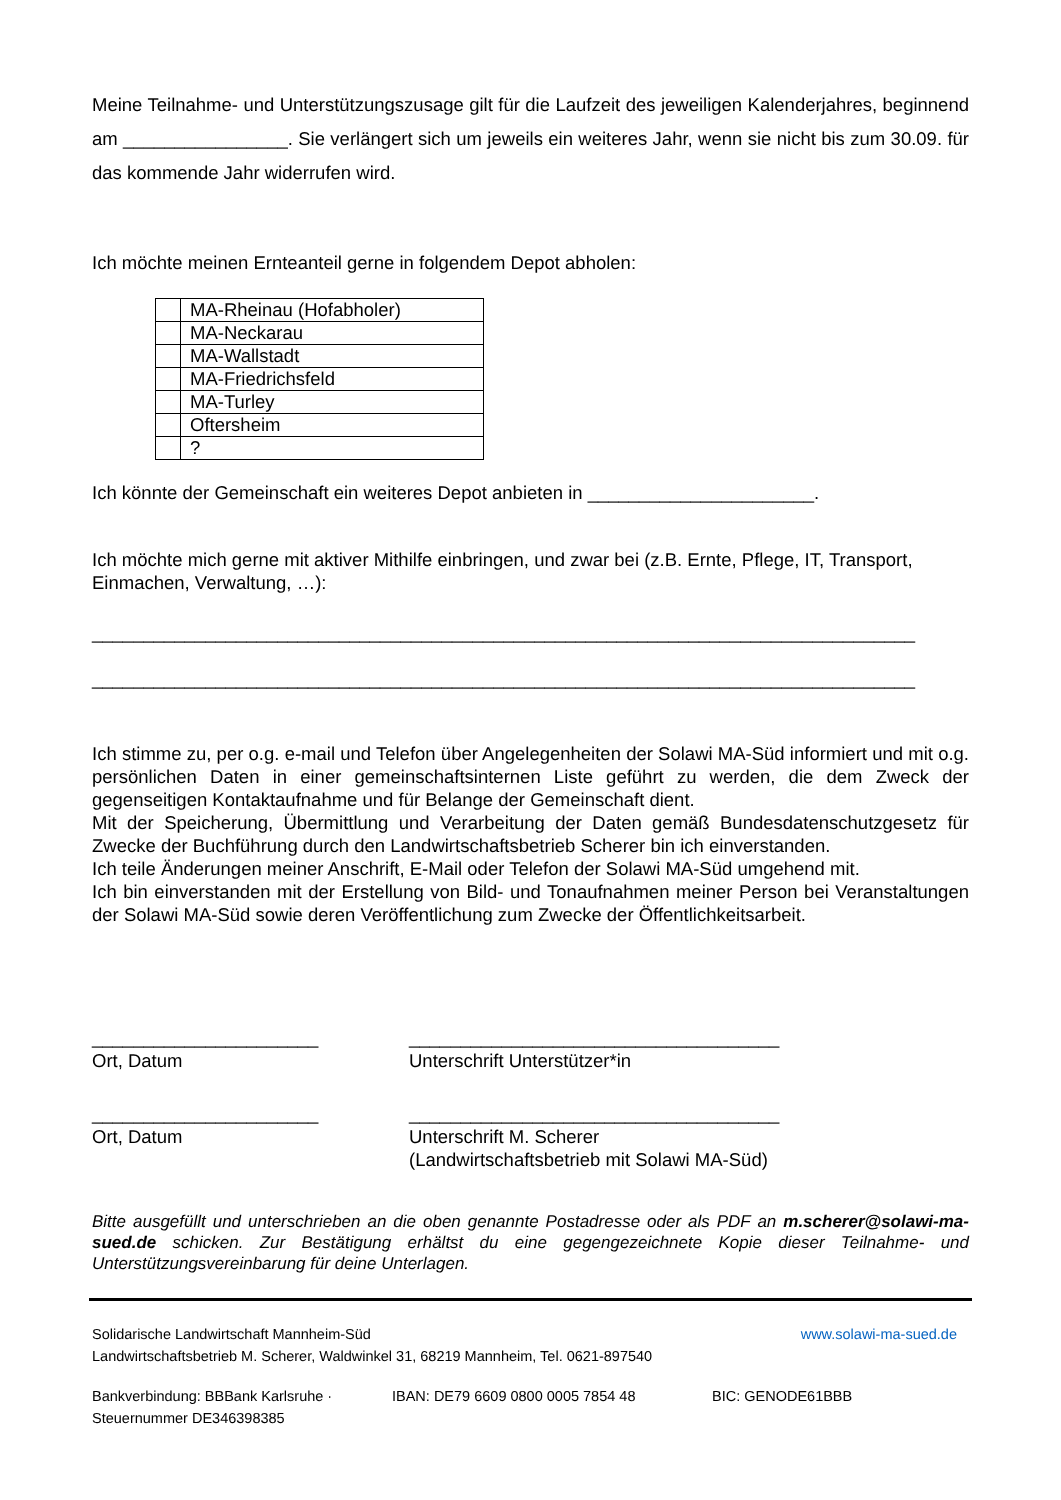Meine Teilnahme- und Unterstützungszusage gilt für die Laufzeit des jeweiligen Kalenderjahres, beginnend am ________________. Sie verlängert sich um jeweils ein weiteres Jahr, wenn sie nicht bis zum 30.09. für das kommende Jahr widerrufen wird.
Ich möchte meinen Ernteanteil gerne in folgendem Depot abholen:
| | MA-Rheinau (Hofabholer) |
| | MA-Neckarau |
| | MA-Wallstadt |
| | MA-Friedrichsfeld |
| | MA-Turley |
| | Oftersheim |
| | ? |
Ich könnte der Gemeinschaft ein weiteres Depot anbieten in ______________________.
Ich möchte mich gerne mit aktiver Mithilfe einbringen, und zwar bei (z.B. Ernte, Pflege, IT, Transport, Einmachen, Verwaltung, …):
________________________________________________________________________________
________________________________________________________________________________
Ich stimme zu, per o.g. e-mail und Telefon über Angelegenheiten der Solawi MA-Süd informiert und mit o.g. persönlichen Daten in einer gemeinschaftsinternen Liste geführt zu werden, die dem Zweck der gegenseitigen Kontaktaufnahme und für Belange der Gemeinschaft dient.
Mit der Speicherung, Übermittlung und Verarbeitung der Daten gemäß Bundesdatenschutzgesetz für Zwecke der Buchführung durch den Landwirtschaftsbetrieb Scherer bin ich einverstanden.
Ich teile Änderungen meiner Anschrift, E-Mail oder Telefon der Solawi MA-Süd umgehend mit.
Ich bin einverstanden mit der Erstellung von Bild- und Tonaufnahmen meiner Person bei Veranstaltungen der Solawi MA-Süd sowie deren Veröffentlichung zum Zwecke der Öffentlichkeitsarbeit.
______________________
Ort, Datum
____________________________________
Unterschrift Unterstützer*in
______________________
Ort, Datum
____________________________________
Unterschrift M. Scherer
(Landwirtschaftsbetrieb mit Solawi MA-Süd)
Bitte ausgefüllt und unterschrieben an die oben genannte Postadresse oder als PDF an m.scherer@solawi-ma-sued.de schicken. Zur Bestätigung erhältst du eine gegengezeichnete Kopie dieser Teilnahme- und Unterstützungsvereinbarung für deine Unterlagen.
Solidarische Landwirtschaft Mannheim-Süd www.solawi-ma-sued.de
Landwirtschaftsbetrieb M. Scherer, Waldwinkel 31, 68219 Mannheim, Tel. 0621-897540
Bankverbindung: BBBank Karlsruhe · IBAN: DE79 6609 0800 0005 7854 48 BIC: GENODE61BBB
Steuernummer DE346398385